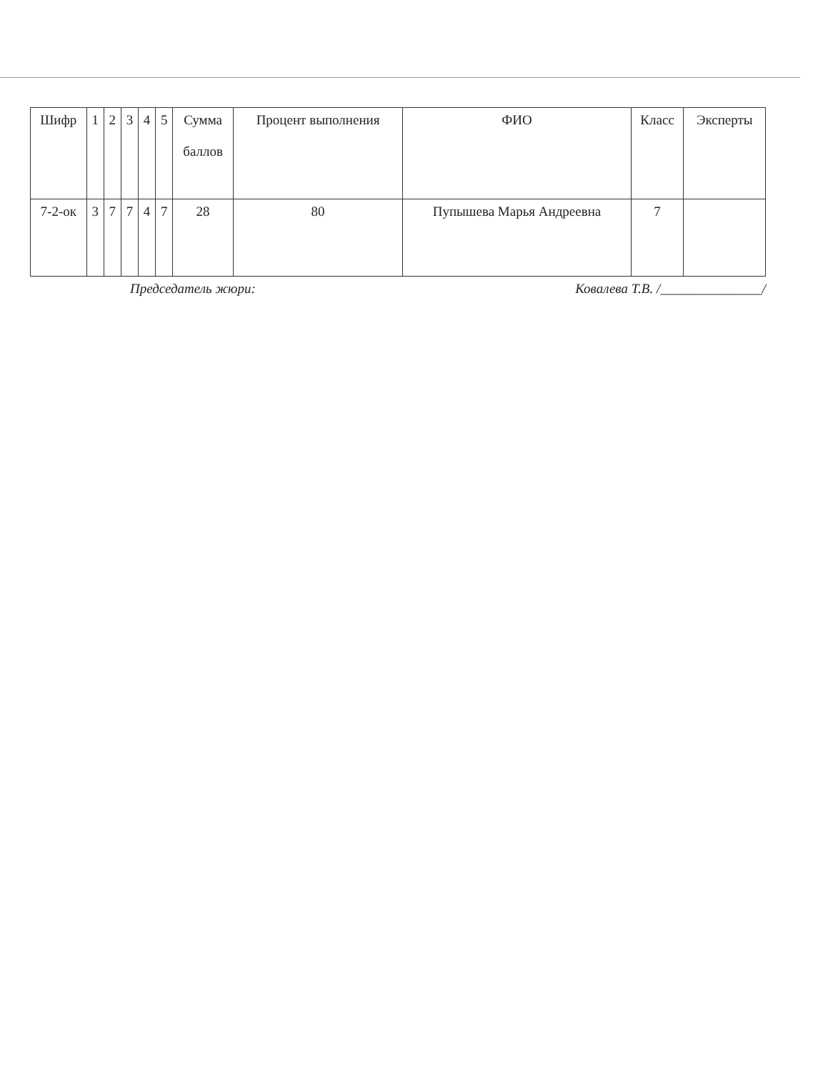| Шифр | 1 | 2 | 3 | 4 | 5 | Сумма баллов | Процент выполнения | ФИО | Класс | Эксперты |
| 7-2-ок | 3 | 7 | 7 | 4 | 7 | 28 | 80 | Пупышева Марья Андреевна | 7 | |
Председатель жюри: Ковалева Т.В. /_______________/